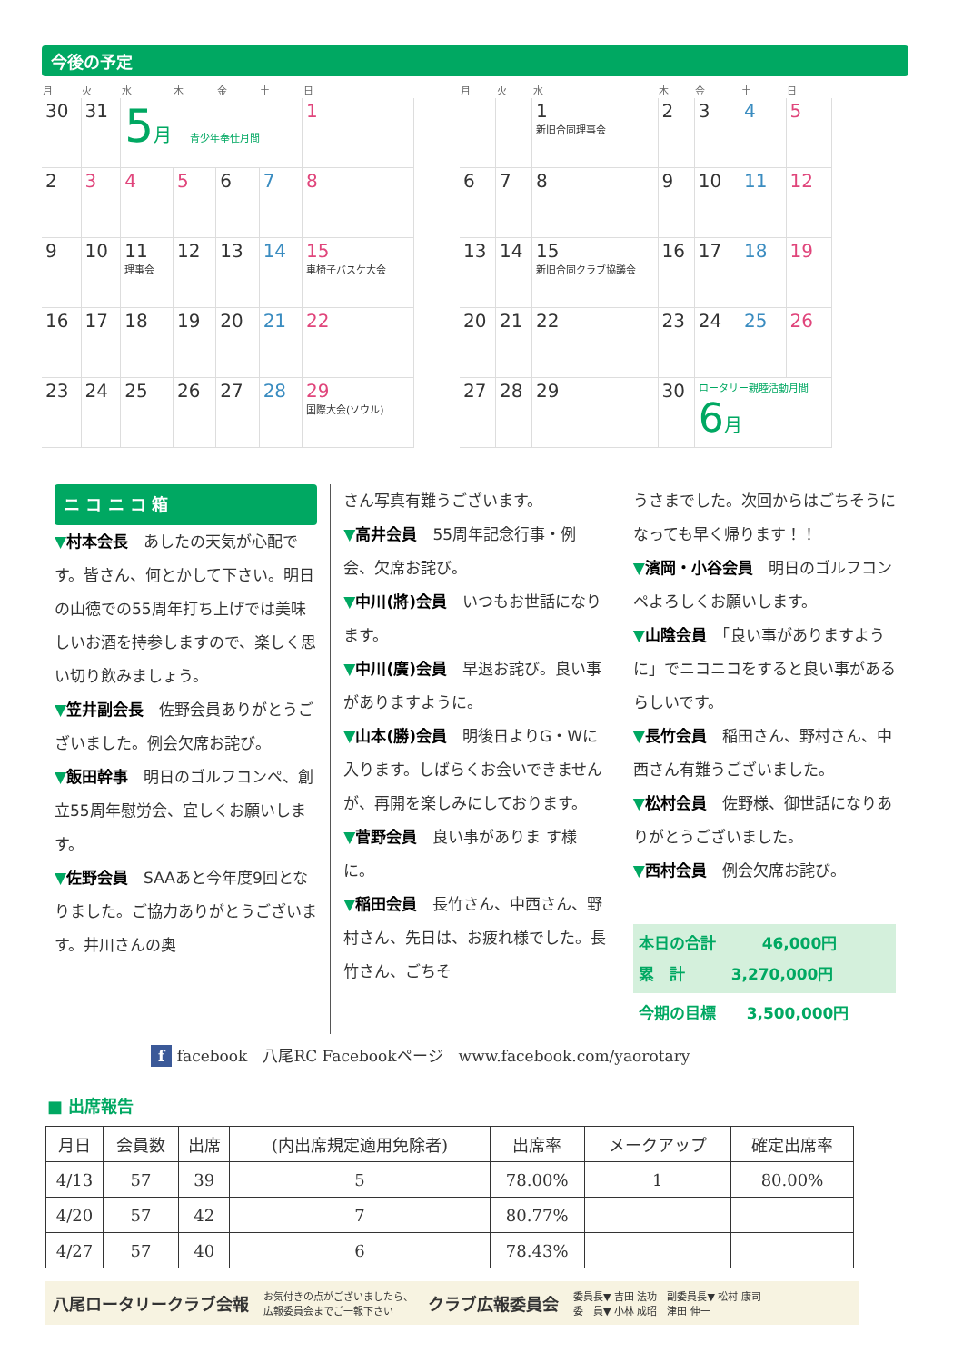今後の予定
| 月 | 火 | 水 | 木 | 金 | 土 | 日 |
| --- | --- | --- | --- | --- | --- | --- |
| 30 | 31 | 5 月 青少年奉仕月間 | | | | 1 |
| 2 | 3 | 4 | 5 | 6 | 7 | 8 |
| 9 | 10 | 11 理事会 | 12 | 13 | 14 | 15 車椅子バスケ大会 |
| 16 | 17 | 18 | 19 | 20 | 21 | 22 |
| 23 | 24 | 25 | 26 | 27 | 28 | 29 国際大会(ソウル) |
| 月 | 火 | 水 | 木 | 金 | 土 | 日 |
| --- | --- | --- | --- | --- | --- | --- |
| | | 1 新旧合同理事会 | 2 | 3 | 4 | 5 |
| 6 | 7 | 8 | 9 | 10 | 11 | 12 |
| 13 | 14 | 15 新旧合同クラブ協議会 | 16 | 17 | 18 | 19 |
| 20 | 21 | 22 | 23 | 24 | 25 | 26 |
| 27 | 28 | 29 | 30 | ロータリー親睦活動月間 6 月 | | |
ニ コ ニ コ 箱
▼村本会長　あしたの天気が心配です。皆さん、何とかして下さい。明日の山徳での55周年打ち上げでは美味しいお酒を持参しますので、楽しく思い切り飲みましょう。
▼笠井副会長　佐野会員ありがとうございました。例会欠席お詫び。
▼飯田幹事　明日のゴルフコンペ、創立55周年慰労会、宜しくお願いします。
▼佐野会員　SAAあと今年度9回となりました。ご協力ありがとうございます。井川さんの奥
さん写真有難うございます。
▼高井会員　55周年記念行事・例会、欠席お詫び。
▼中川(將)会員　いつもお世話になります。
▼中川(廣)会員　早退お詫び。良い事がありますように。
▼山本(勝)会員　明後日よりG・Wに入ります。しばらくお会いできませんが、再開を楽しみにしております。
▼菅野会員　良い事がありま す様に。
▼稲田会員　長竹さん、中西さん、野村さん、先日は、お疲れ様でした。長竹さん、ごちそ
うさまでした。次回からはごちそうになっても早く帰ります！！
▼濱岡・小谷会員　明日のゴルフコンペよろしくお願いします。
▼山陰会員　「良い事がありますように」でニコニコをすると良い事があるらしいです。
▼長竹会員　稲田さん、野村さん、中西さん有難うございました。
▼松村会員　佐野様、御世話になりありがとうございました。
▼西村会員　例会欠席お詫び。
本日の合計　　　46,000円
累　計　　　3,270,000円
今期の目標　　3,500,000円
f facebook　八尾RC Facebookページ　www.facebook.com/yaorotary
■ 出席報告
| 月日 | 会員数 | 出席 | (内出席規定適用免除者) | 出席率 | メークアップ | 確定出席率 |
| --- | --- | --- | --- | --- | --- | --- |
| 4/13 | 57 | 39 | 5 | 78.00% | 1 | 80.00% |
| 4/20 | 57 | 42 | 7 | 80.77% | | |
| 4/27 | 57 | 40 | 6 | 78.43% | | |
八尾ロータリークラブ会報 お気付きの点がございましたら、
広報委員会までご一報下さい クラブ広報委員会 委員長▼ 吉田 法功　副委員長▼ 松村 康司
委　員▼ 小林 成昭　津田 伸一